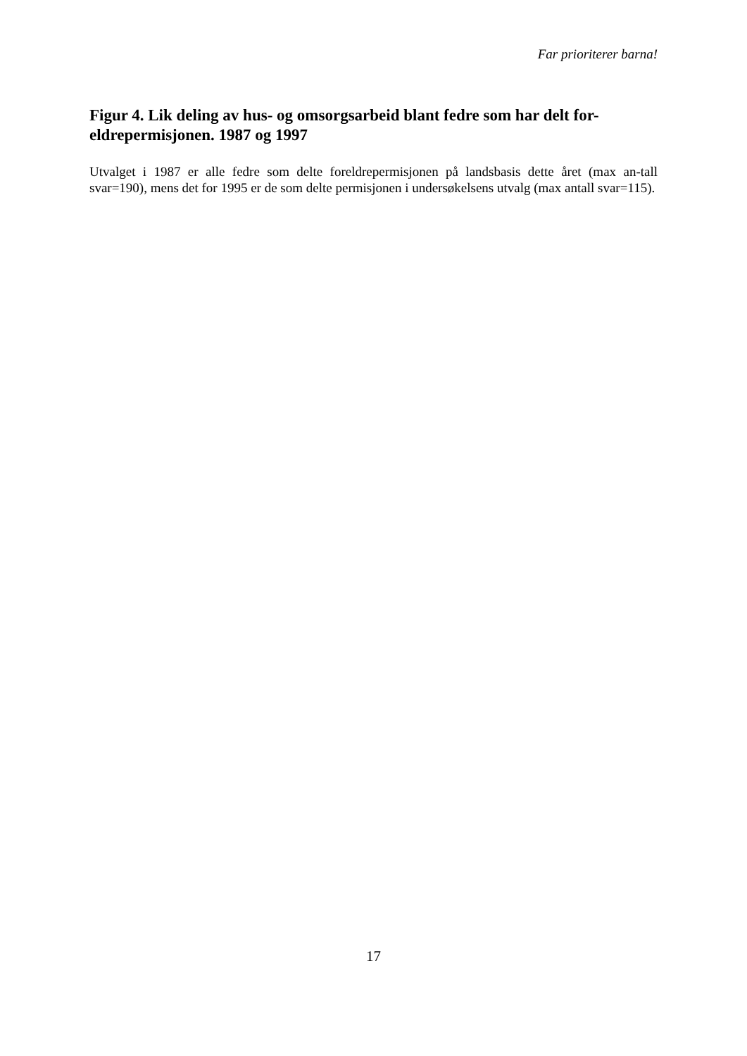Far prioriterer barna!
Figur 4. Lik deling av hus- og omsorgsarbeid blant fedre som har delt for-eldrepermisjonen. 1987 og 1997
Utvalget i 1987 er alle fedre som delte foreldrepermisjonen på landsbasis dette året (max an-tall svar=190), mens det for 1995 er de som delte permisjonen i undersøkelsens utvalg (max antall svar=115).
17